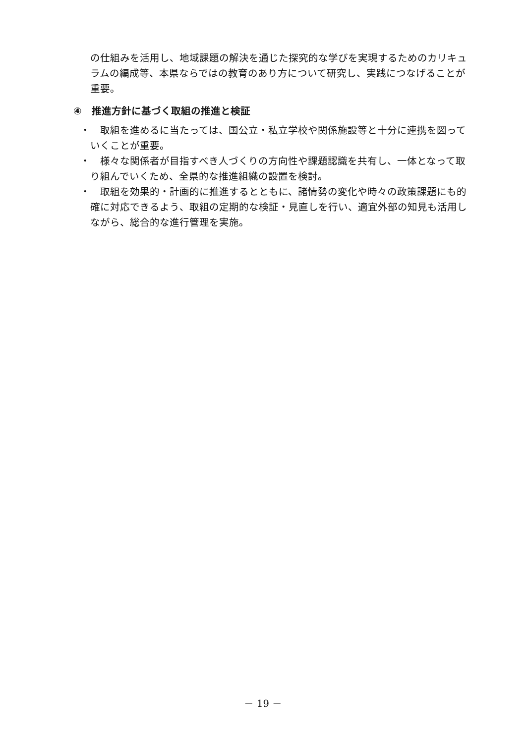の仕組みを活用し、地域課題の解決を通じた探究的な学びを実現するためのカリキュラムの編成等、本県ならではの教育のあり方について研究し、実践につなげることが重要。
④　推進方針に基づく取組の推進と検証
・ 取組を進めるに当たっては、国公立・私立学校や関係施設等と十分に連携を図っていくことが重要。
・ 様々な関係者が目指すべき人づくりの方向性や課題認識を共有し、一体となって取り組んでいくため、全県的な推進組織の設置を検討。
・ 取組を効果的・計画的に推進するとともに、諸情勢の変化や時々の政策課題にも的確に対応できるよう、取組の定期的な検証・見直しを行い、適宜外部の知見も活用しながら、総合的な進行管理を実施。
－ 19 －